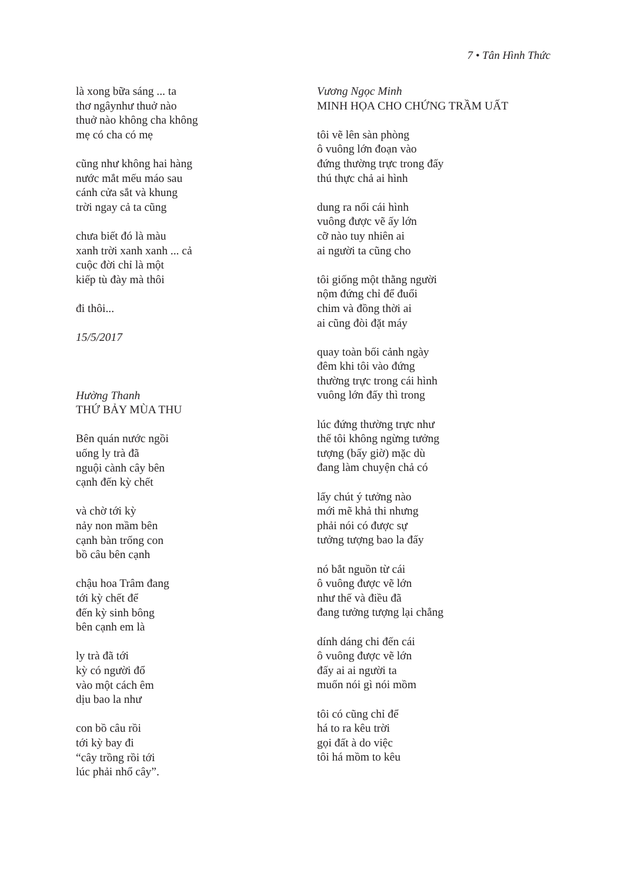7 • Tân Hình Thức
là xong bữa sáng ... ta
thơ ngâynhư thuở nào
thuở nào không cha không
mẹ có cha có mẹ
cũng như không hai hàng
nước mắt mếu máo sau
cánh cửa sắt và khung
trời ngay cả ta cũng
chưa biết đó là màu
xanh trời xanh xanh ... cả
cuộc đời chỉ là một
kiếp tù đày mà thôi
đi thôi...
15/5/2017
Hường Thanh
THỨ BẢY MÙA THU
Bên quán nước ngồi
uống ly trà đã
nguội cành cây bên
cạnh đến kỳ chết
và chờ tới kỳ
nảy non mầm bên
cạnh bàn trống con
bồ câu bên cạnh
chậu hoa Trâm đang
tới kỳ chết để
đến kỳ sinh bông
bên cạnh em là
ly trà đã tới
kỳ có người đổ
vào một cách êm
dịu bao la như
con bồ câu rồi
tới kỳ bay đi
“cây trồng rồi tới
lúc phải nhổ cây”.
Vương Ngọc Minh
MINH HỌA CHO CHỨNG TRẦM UẤT
tôi vẽ lên sàn phòng
ô vuông lớn đoạn vào
đứng thường trực trong đấy
thú thực chả ai hình
dung ra nổi cái hình
vuông được vẽ ấy lớn
cỡ nào tuy nhiên ai
ai người ta cũng cho
tôi giống một thằng người
nộm đứng chỉ để đuổi
chim và đồng thời ai
ai cũng đòi đặt máy
quay toàn bối cảnh ngày
đêm khi tôi vào đứng
thường trực trong cái hình
vuông lớn đấy thì trong
lúc đứng thường trực như
thế tôi không ngừng tưởng
tượng (bấy giờ) mặc dù
đang làm chuyện chả có
lấy chút ý tưởng nào
mới mẽ khả thi nhưng
phải nói có được sự
tưởng tượng bao la đấy
nó bắt nguồn từ cái
ô vuông được vẽ lớn
như thế và điều đã
đang tưởng tượng lại chẳng
dính dáng chi đến cái
ô vuông được vẽ lớn
đấy ai ai người ta
muốn nói gì nói mồm
tôi có cũng chỉ để
há to ra kêu trời
gọi đất à do việc
tôi há mồm to kêu